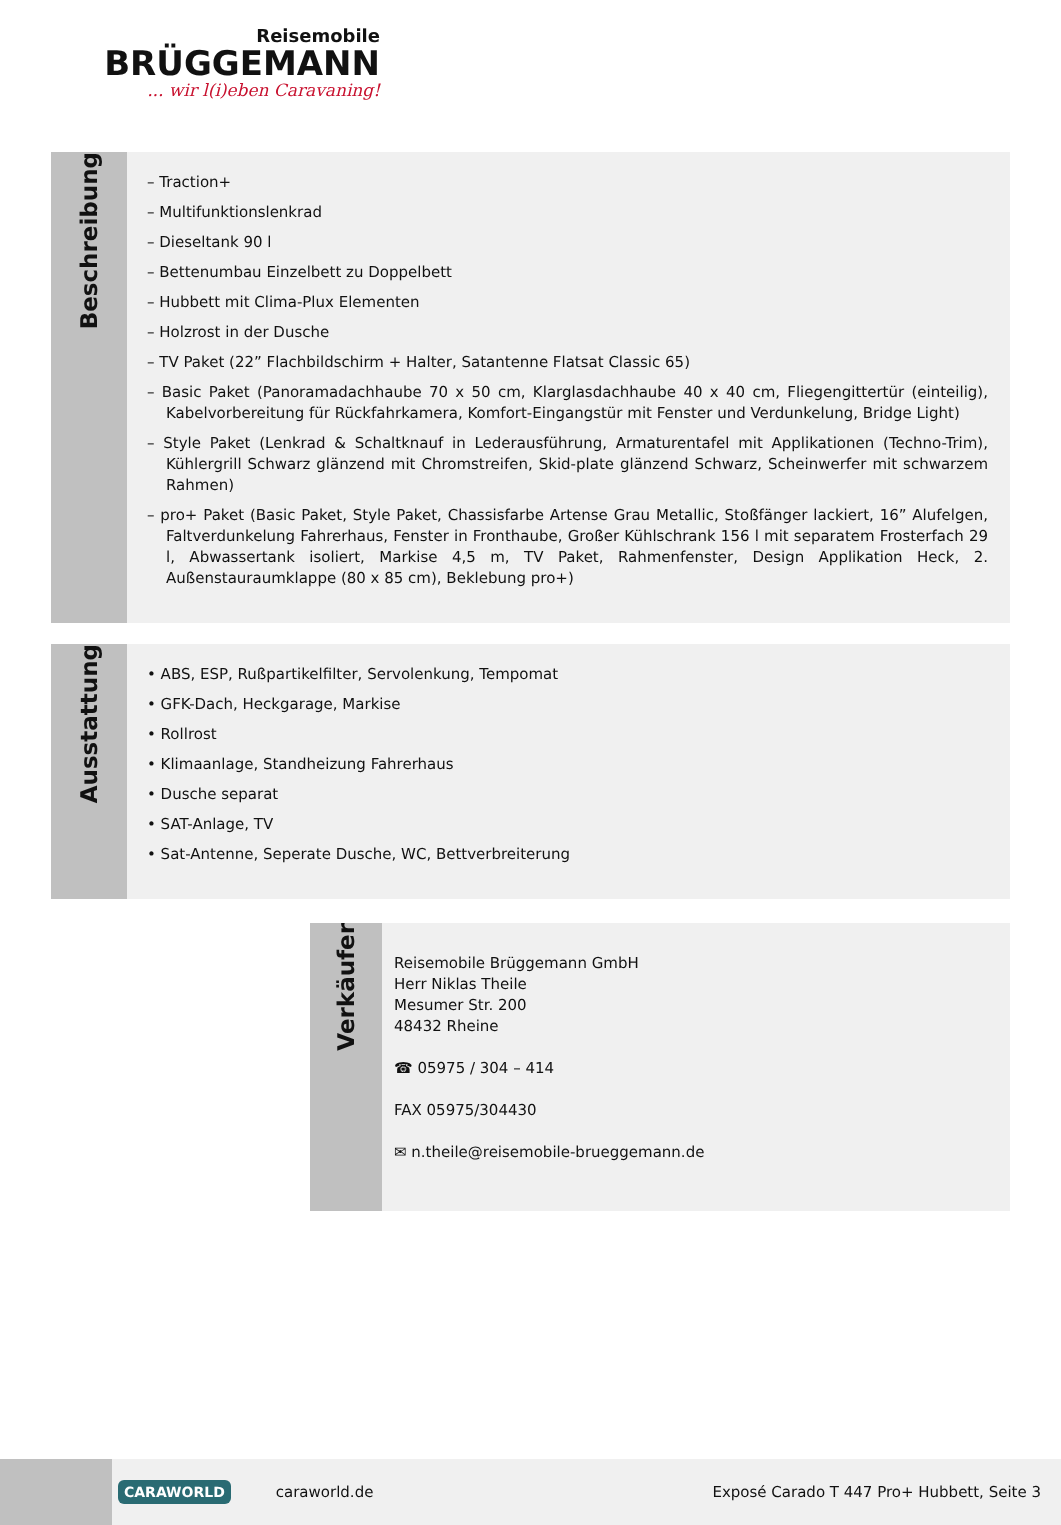Reisemobile
BRÜGGEMANN
... wir l(i)eben Caravaning!
Beschreibung
– Traction+
– Multifunktionslenkrad
– Dieseltank 90 l
– Bettenumbau Einzelbett zu Doppelbett
– Hubbett mit Clima-Plux Elementen
– Holzrost in der Dusche
– TV Paket (22” Flachbildschirm + Halter, Satantenne Flatsat Classic 65)
– Basic Paket (Panoramadachhaube 70 x 50 cm, Klarglasdachhaube 40 x 40 cm, Fliegengittertür (einteilig), Kabelvorbereitung für Rückfahrkamera, Komfort-Eingangstür mit Fenster und Verdunkelung, Bridge Light)
– Style Paket (Lenkrad & Schaltknauf in Lederausführung, Armaturentafel mit Applikationen (Techno-Trim), Kühlergrill Schwarz glänzend mit Chromstreifen, Skid-plate glänzend Schwarz, Scheinwerfer mit schwarzem Rahmen)
– pro+ Paket (Basic Paket, Style Paket, Chassisfarbe Artense Grau Metallic, Stoßfänger lackiert, 16” Alufelgen, Faltverdunkelung Fahrerhaus, Fenster in Fronthaube, Großer Kühlschrank 156 l mit separatem Frosterfach 29 l, Abwassertank isoliert, Markise 4,5 m, TV Paket, Rahmenfenster, Design Applikation Heck, 2. Außenstauraum­klappe (80 x 85 cm), Beklebung pro+)
Ausstattung
• ABS, ESP, Rußpartikelfilter, Servolenkung, Tempomat
• GFK-Dach, Heckgarage, Markise
• Rollrost
• Klimaanlage, Standheizung Fahrerhaus
• Dusche separat
• SAT-Anlage, TV
• Sat-Antenne, Seperate Dusche, WC, Bettverbreiterung
Verkäufer
Reisemobile Brüggemann GmbH
Herr Niklas Theile
Mesumer Str. 200
48432 Rheine
☎ 05975 / 304 – 414
FAX 05975/304430
✉ n.theile@reisemobile-brueggemann.de
CARAWORLD
caraworld.de
Exposé Carado T 447 Pro+ Hubbett, Seite 3